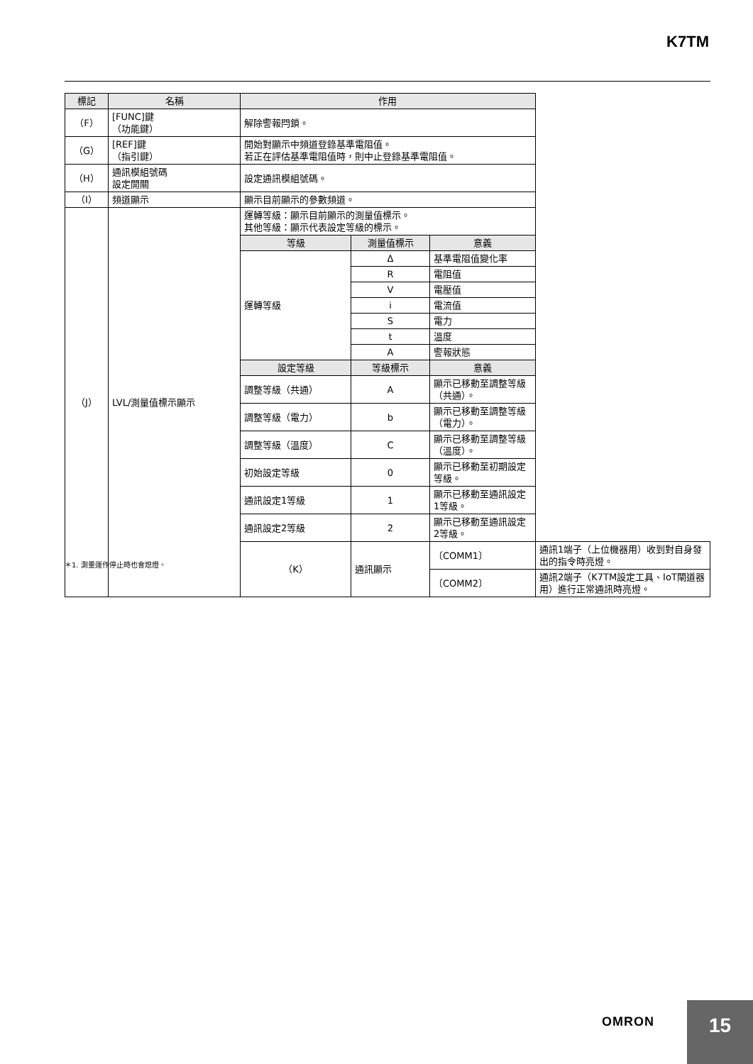K7TM
| 標記 | 名稱 | 作用 | | | |
| --- | --- | --- | --- | --- | --- |
| （F） | [FUNC]鍵 （功能鍵） | 解除警報閂鎖。 | | | |
| （G） | [REF]鍵 （指引鍵） | 開始對顯示中頻道登錄基準電阻值。 若正在評估基準電阻值時，則中止登錄基準電阻值。 | | | |
| （H） | 通訊模組號碼 設定開關 | 設定通訊模組號碼。 | | | |
| （I） | 頻道顯示 | 顯示目前顯示的參數頻道。 | | | |
| （J） | LVL/測量值標示顯示 | 運轉等級：顯示目前顯示的測量值標示。 其他等級：顯示代表設定等級的標示。 | | | |
| | | 等級 | 測量值標示 | 意義 | |
| | | 運轉等級 | Δ | 基準電阻值變化率 | |
| | | | R | 電阻值 | |
| | | | V | 電壓值 | |
| | | | i | 電流值 | |
| | | | S | 電力 | |
| | | | t | 溫度 | |
| | | | A | 警報狀態 | |
| | | 設定等級 | 等級標示 | 意義 | |
| | | 調整等級（共通） | A | 顯示已移動至調整等級（共通）。 | |
| | | 調整等級（電力） | b | 顯示已移動至調整等級（電力）。 | |
| | | 調整等級（溫度） | C | 顯示已移動至調整等級（溫度）。 | |
| | | 初始設定等級 | 0 | 顯示已移動至初期設定等級。 | |
| | | 通訊設定1等級 | 1 | 顯示已移動至通訊設定1等級。 | |
| | | 通訊設定2等級 | 2 | 顯示已移動至通訊設定2等級。 | |
| | | （K） | 通訊顯示 | 〔COMM1〕 | 通訊1端子（上位機器用）收到對自身發出的指令時亮燈。 |
| | | | | 〔COMM2〕 | 通訊2端子（K7TM設定工具、IoT閘道器用）進行正常通訊時亮燈。 |
＊1. 測量運作停止時也會熄燈。
OMRON 15